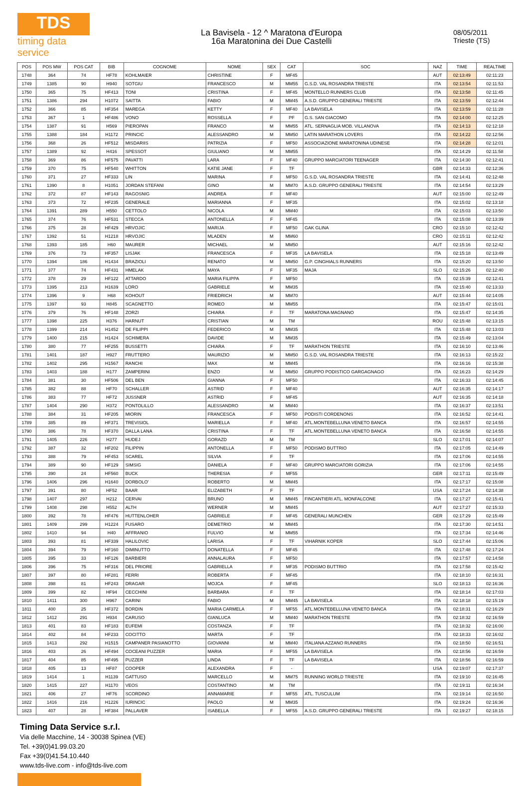TDS
timing data service
La Bavisela - 12 ^ Maratona d'Europa
16a Maratonina dei Due Castelli
08/05/2011
Trieste (TS)
| POS | POS MW | POS CAT | BIB | COGNOME | NOME | SEX | CAT | SOC | NAZ | TIME | REALTIME |
| --- | --- | --- | --- | --- | --- | --- | --- | --- | --- | --- | --- |
| 1748 | 364 | 74 | HF78 | KOHLMAIER | CHRISTINE | F | MF45 | | AUT | 02:13:49 | 02:11:23 |
| 1749 | 1385 | 90 | H940 | SOTGIU | FRANCESCO | M | MM55 | G.S.D. VAL ROSANDRA TRIESTE | ITA | 02:13:54 | 02:11:53 |
| 1750 | 365 | 75 | HF413 | TONI | CRISTINA | F | MF45 | MONTELLO RUNNERS CLUB | ITA | 02:13:58 | 02:11:45 |
| 1751 | 1386 | 294 | H1072 | SAITTA | FABIO | M | MM45 | A.S.D. GRUPPO GENERALI TRIESTE | ITA | 02:13:59 | 02:12:44 |
| 1752 | 366 | 85 | HF354 | MAREGA | KETTY | F | MF40 | LA BAVISELA | ITA | 02:13:59 | 02:11:28 |
| 1753 | 367 | 1 | HF486 | VONO | ROSSELLA | F | PF | G.S. SAN GIACOMO | ITA | 02:14:00 | 02:12:25 |
| 1754 | 1387 | 91 | H569 | PIEROPAN | FRANCO | M | MM55 | ATL. SERNAGLIA MOB. VILLANOVA | ITA | 02:14:13 | 02:12:18 |
| 1755 | 1388 | 184 | H1172 | PRINCIC | ALESSANDRO | M | MM50 | LATIN MARATHON LOVERS | ITA | 02:14:22 | 02:12:56 |
| 1756 | 368 | 26 | HF512 | MISDARIIS | PATRIZIA | F | MF50 | ASSOCIAZIONE MARATONINA UDINESE | ITA | 02:14:28 | 02:12:01 |
| 1757 | 1389 | 92 | H416 | SPESSOT | GIULIANO | M | MM55 | | ITA | 02:14:29 | 02:11:58 |
| 1758 | 369 | 86 | HF575 | PAVATTI | LARA | F | MF40 | GRUPPO MARCIATORI TEENAGER | ITA | 02:14:30 | 02:12:41 |
| 1759 | 370 | 75 | HF540 | WHITTON | KATIE JANE | F | TF | | GBR | 02:14:33 | 02:12:36 |
| 1760 | 371 | 27 | HF333 | LIN | MARINA | F | MF50 | G.S.D. VAL ROSANDRA TRIESTE | ITA | 02:14:41 | 02:12:48 |
| 1761 | 1390 | 8 | H1051 | JORDAN STEFANI | GINO | M | MM70 | A.S.D. GRUPPO GENERALI TRIESTE | ITA | 02:14:54 | 02:13:29 |
| 1762 | 372 | 87 | HF143 | RAGOSNIG | ANDREA | F | MF40 | | AUT | 02:15:00 | 02:12:49 |
| 1763 | 373 | 72 | HF235 | GENERALE | MARIANNA | F | MF35 | | ITA | 02:15:02 | 02:13:18 |
| 1764 | 1391 | 289 | H550 | CETTOLO | NICOLA | M | MM40 | | ITA | 02:15:03 | 02:13:50 |
| 1765 | 374 | 76 | HF531 | STECCA | ANTONELLA | F | MF45 | | ITA | 02:15:08 | 02:13:39 |
| 1766 | 375 | 28 | HF429 | HRVOJIC | MARIJA | F | MF50 | GAK GLINA | CRO | 02:15:10 | 02:12:42 |
| 1767 | 1392 | 51 | H1218 | HRVOJIC | MLADEN | M | MM60 | | CRO | 02:15:11 | 02:12:42 |
| 1768 | 1393 | 185 | H60 | MAURER | MICHAEL | M | MM50 | | AUT | 02:15:16 | 02:12:42 |
| 1769 | 376 | 73 | HF357 | LISJAK | FRANCESCA | F | MF35 | LA BAVISELA | ITA | 02:15:18 | 02:13:49 |
| 1770 | 1394 | 186 | H1434 | BRAZIOLI | RENATO | M | MM50 | G.P. CINGHIALS RUNNERS | ITA | 02:15:20 | 02:13:50 |
| 1771 | 377 | 74 | HF431 | HMELAK | MAYA | F | MF35 | MAJA | SLO | 02:15:26 | 02:12:40 |
| 1772 | 378 | 29 | HF122 | ATTARDO | MARIA FILIPPA | F | MF50 | | ITA | 02:15:39 | 02:12:41 |
| 1773 | 1395 | 213 | H1639 | LORO | GABRIELE | M | MM35 | | ITA | 02:15:40 | 02:13:33 |
| 1774 | 1396 | 9 | H68 | KOHOUT | FRIEDRICH | M | MM70 | | AUT | 02:15:44 | 02:14:05 |
| 1775 | 1397 | 93 | H845 | SCAGNETTO | ROMEO | M | MM55 | | ITA | 02:15:47 | 02:15:01 |
| 1776 | 379 | 76 | HF148 | ZORZI | CHIARA | F | TF | MARATONA MAGNANO | ITA | 02:15:47 | 02:14:35 |
| 1777 | 1398 | 225 | H376 | HARNUT | CRISTIAN | M | TM | | ROU | 02:15:48 | 02:13:15 |
| 1778 | 1399 | 214 | H1452 | DE FILIPPI | FEDERICO | M | MM35 | | ITA | 02:15:48 | 02:13:03 |
| 1779 | 1400 | 215 | H1424 | SCHIMERA | DAVIDE | M | MM35 | | ITA | 02:15:49 | 02:13:04 |
| 1780 | 380 | 77 | HF255 | BUSSETTI | CHIARA | F | TF | MARATHON TRIESTE | ITA | 02:16:10 | 02:13:46 |
| 1781 | 1401 | 187 | H927 | FRUTTERO | MAURIZIO | M | MM50 | G.S.D. VAL ROSANDRA TRIESTE | ITA | 02:16:13 | 02:15:22 |
| 1782 | 1402 | 295 | H1567 | RANCHI | MAX | M | MM45 | | ITA | 02:16:16 | 02:15:38 |
| 1783 | 1403 | 188 | H177 | ZAMPERINI | ENZO | M | MM50 | GRUPPO PODISTICO GARGAGNAGO | ITA | 02:16:23 | 02:14:29 |
| 1784 | 381 | 30 | HF506 | DEL BEN | GIANNA | F | MF50 | | ITA | 02:16:33 | 02:14:45 |
| 1785 | 382 | 88 | HF70 | SCHALLER | ASTRID | F | MF40 | | AUT | 02:16:35 | 02:14:17 |
| 1786 | 383 | 77 | HF72 | JUSSNER | ASTRID | F | MF45 | | AUT | 02:16:35 | 02:14:18 |
| 1787 | 1404 | 290 | H372 | PONTOLILLO | ALESSANDRO | M | MM40 | | ITA | 02:16:37 | 02:13:51 |
| 1788 | 384 | 31 | HF205 | MIORIN | FRANCESCA | F | MF50 | PODISTI CORDENONS | ITA | 02:16:52 | 02:14:41 |
| 1789 | 385 | 89 | HF371 | TREVISIOL | MARIELLA | F | MF40 | ATL.MONTEBELLUNA VENETO BANCA | ITA | 02:16:57 | 02:14:55 |
| 1790 | 386 | 78 | HF370 | DALLA LANA | CRISTINA | F | TF | ATL.MONTEBELLUNA VENETO BANCA | ITA | 02:16:58 | 02:14:55 |
| 1791 | 1405 | 226 | H277 | HUDEJ | GORAZD | M | TM | | SLO | 02:17:01 | 02:14:07 |
| 1792 | 387 | 32 | HF202 | FILIPPIN | ANTONELLA | F | MF50 | PODISMO BUTTRIO | ITA | 02:17:05 | 02:14:49 |
| 1793 | 388 | 79 | HF453 | SCAREL | SILVIA | F | TF | | ITA | 02:17:06 | 02:14:55 |
| 1794 | 389 | 90 | HF129 | SIMSIG | DANIELA | F | MF40 | GRUPPO MARCIATORI GORIZIA | ITA | 02:17:06 | 02:14:55 |
| 1795 | 390 | 24 | HF560 | BUCK | THERESIA | F | MF55 | | GER | 02:17:11 | 02:15:49 |
| 1796 | 1406 | 296 | H1640 | DORBOLO' | ROBERTO | M | MM45 | | ITA | 02:17:17 | 02:15:08 |
| 1797 | 391 | 80 | HF52 | BAAR | ELIZABETH | F | TF | | USA | 02:17:24 | 02:14:38 |
| 1798 | 1407 | 297 | H212 | CERVAI | BRUNO | M | MM45 | FINCANTIERI ATL. MONFALCONE | ITA | 02:17:27 | 02:15:41 |
| 1799 | 1408 | 298 | H552 | ALTH | WERNER | M | MM45 | | AUT | 02:17:27 | 02:15:33 |
| 1800 | 392 | 78 | HF476 | HUTTENLOHER | GABRIELE | F | MF45 | GENERALI MUNCHEN | GER | 02:17:29 | 02:15:49 |
| 1801 | 1409 | 299 | H1224 | FUSARO | DEMETRIO | M | MM45 | | ITA | 02:17:30 | 02:14:51 |
| 1802 | 1410 | 94 | H40 | AFFRANIO | FULVIO | M | MM55 | | ITA | 02:17:34 | 02:14:46 |
| 1803 | 393 | 81 | HF339 | HALILOVIC | LARISA | F | TF | VIHARNIK KOPER | SLO | 02:17:44 | 02:15:06 |
| 1804 | 394 | 79 | HF160 | DIMINUTTO | DONATELLA | F | MF45 | | ITA | 02:17:48 | 02:17:24 |
| 1805 | 395 | 33 | HF126 | BARBIERI | ANNALAURA | F | MF50 | | ITA | 02:17:57 | 02:14:58 |
| 1806 | 396 | 75 | HF316 | DEL PRIORE | GABRIELLA | F | MF35 | PODISMO BUTTRIO | ITA | 02:17:58 | 02:15:42 |
| 1807 | 397 | 80 | HF281 | FERRI | ROBERTA | F | MF45 | | ITA | 02:18:10 | 02:16:31 |
| 1808 | 398 | 81 | HF243 | DRAGAR | MOJCA | F | MF45 | | SLO | 02:18:13 | 02:16:36 |
| 1809 | 399 | 82 | HF94 | CECCHINI | BARBARA | F | TF | | ITA | 02:18:14 | 02:17:03 |
| 1810 | 1411 | 300 | H967 | CARINI | FABIO | M | MM45 | LA BAVISELA | ITA | 02:18:18 | 02:15:19 |
| 1811 | 400 | 25 | HF372 | BORDIN | MARIA CARMELA | F | MF55 | ATL.MONTEBELLUNA VENETO BANCA | ITA | 02:18:31 | 02:16:29 |
| 1812 | 1412 | 291 | H934 | CARUSO | GIANLUCA | M | MM40 | MARATHON TRIESTE | ITA | 02:18:32 | 02:16:59 |
| 1813 | 401 | 83 | HF183 | EUFEMI | COSTANZA | F | TF | | ITA | 02:18:32 | 02:16:00 |
| 1814 | 402 | 84 | HF233 | COCITTO | MARTA | F | TF | | ITA | 02:18:33 | 02:16:02 |
| 1815 | 1413 | 292 | H1515 | CAMPANER PASIANOTTO | GIOVANNI | M | MM40 | ITALIANA AZZANO RUNNERS | ITA | 02:18:50 | 02:16:51 |
| 1816 | 403 | 26 | HF494 | COCEANI PUZZER | MARIA | F | MF55 | LA BAVISELA | ITA | 02:18:56 | 02:16:59 |
| 1817 | 404 | 85 | HF495 | PUZZER | LINDA | F | TF | LA BAVISELA | ITA | 02:18:56 | 02:16:59 |
| 1818 | 405 | 13 | HF87 | COOPER | ALEXANDRA | F | - | | USA | 02:19:07 | 02:17:37 |
| 1819 | 1414 | 1 | H1139 | GATTUSO | MARCELLO | M | MM75 | RUNNING WORLD TRIESTE | ITA | 02:19:10 | 02:16:45 |
| 1820 | 1415 | 227 | H1170 | VEOS | COSTANTINO | M | TM | | ITA | 02:19:11 | 02:16:34 |
| 1821 | 406 | 27 | HF76 | SCORDINO | ANNAMARIE | F | MF55 | ATL. TUSCULUM | ITA | 02:19:14 | 02:16:50 |
| 1822 | 1416 | 216 | H1226 | IURINCIC | PAOLO | M | MM35 | | ITA | 02:19:24 | 02:16:36 |
| 1823 | 407 | 28 | HF384 | PALLAVER | ISABELLA | F | MF55 | A.S.D. GRUPPO GENERALI TRIESTE | ITA | 02:19:27 | 02:18:15 |
Timing Data Service s.r.l.
Via delle Macchine, 14 - 30038 Spinea (VE)
Tel. +39(0)41.99.03.20
Fax +39(0)41.54.10.440
www.tds-live.com - info@tds-live.com